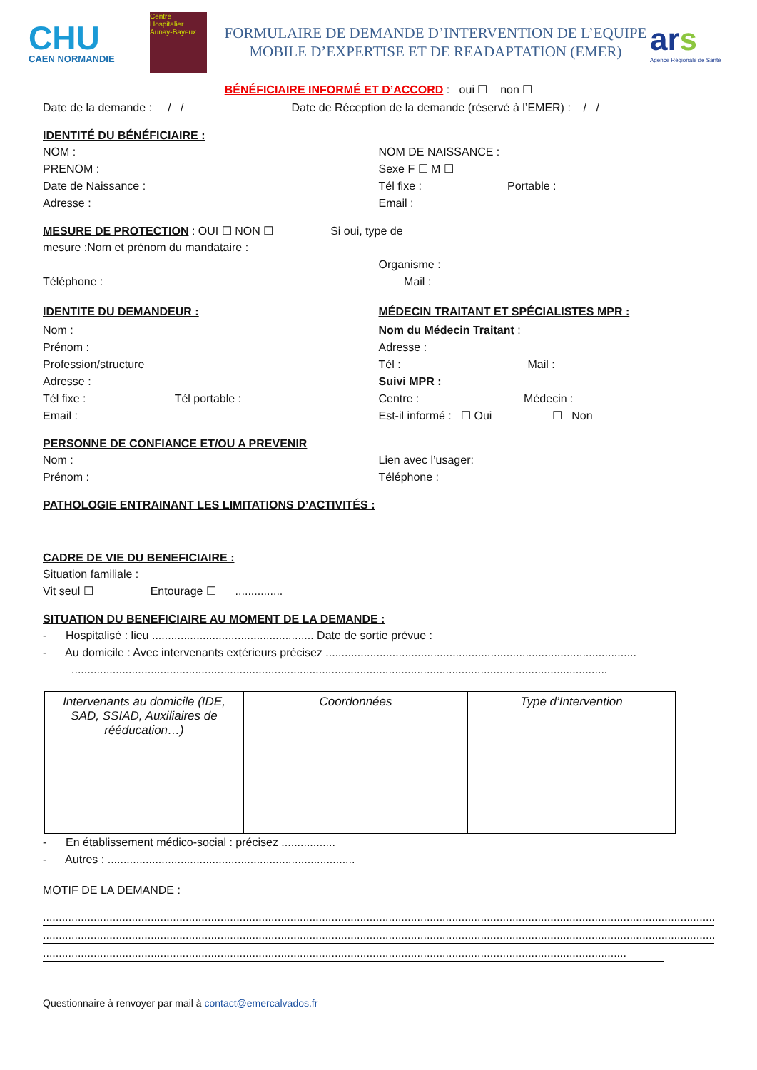CHU
CAEN NORMANDIE
Centre Hospitalier Aunay-Bayeux
FORMULAIRE DE DEMANDE D’INTERVENTION DE L’EQUIPE
MOBILE D’EXPERTISE ET DE READAPTATION (EMER)
ars
Agence Régionale de Santé
BÉNÉFICIAIRE INFORMÉ ET D’ACCORD : oui ☐ non ☐
Date de la demande : / / Date de Réception de la demande (réservé à l’EMER) : / /
IDENTITÉ DU BÉNÉFICIAIRE :
NOM :
PRENOM :
Date de Naissance :
Adresse :
NOM DE NAISSANCE :
Sexe F ☐ M ☐
Tél fixe : Portable :
Email :
MESURE DE PROTECTION
: OUI ☐ NON ☐ Si oui, type de
mesure :Nom et prénom du mandataire :
Téléphone :
Organisme :
Mail :
IDENTITE DU DEMANDEUR :
Nom :
Prénom :
Profession/structure
Adresse :
Tél fixe : Tél portable :
Email :
MÉDECIN TRAITANT ET SPÉCIALISTES MPR :
Nom du Médecin Traitant :
Adresse :
Tél : Mail :
Suivi MPR :
Centre : Médecin :
Est-il informé : ☐ Oui ☐ Non
PERSONNE DE CONFIANCE ET/OU A PREVENIR
Nom :
Prénom :
Lien avec l’usager:
Téléphone :
PATHOLOGIE ENTRAINANT LES LIMITATIONS D’ACTIVITÉS :
CADRE DE VIE DU BENEFICIAIRE :
Situation familiale :
Vit seul ☐ Entourage ☐ ...............
SITUATION DU BENEFICIAIRE AU MOMENT DE LA DEMANDE :
- Hospitalisé : lieu ................................................... Date de sortie prévue :
- Au domicile : Avec intervenants extérieurs précisez ..................................................................................................
.........................................................................................................................................................................
| Intervenants au domicile (IDE, SAD, SSIAD, Auxiliaires de rééducation…) | Coordonnées | Type d’Intervention |
- En établissement médico-social : précisez .................
- Autres : ..............................................................................
MOTIF DE LA DEMANDE :
........................................................................................................................................................................................................................
........................................................................................................................................................................................................................
........................................................................................................................................................................................
Questionnaire à renvoyer par mail à contact@emercalvados.fr